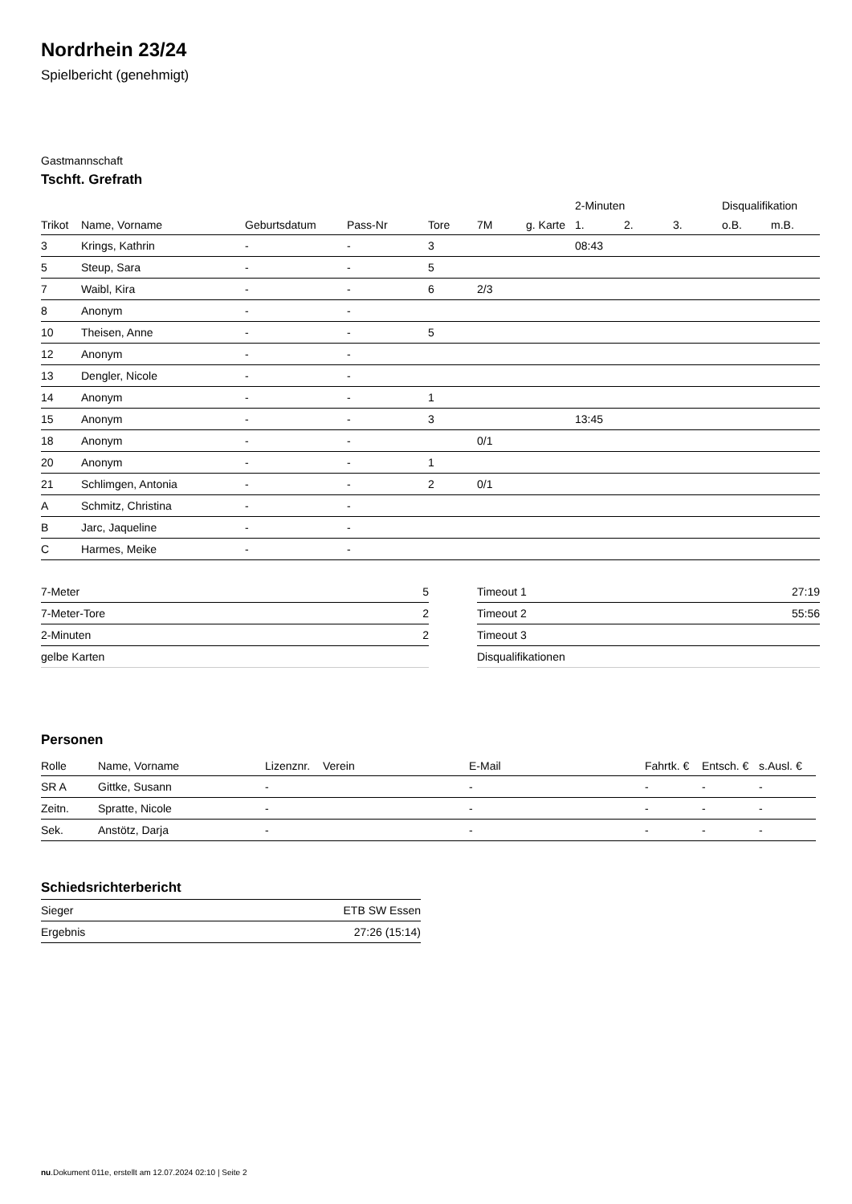Nordrhein 23/24
Spielbericht (genehmigt)
Gastmannschaft
Tschft. Grefrath
| | | | | | | | 2-Minuten | | | Disqualifikation | |
| --- | --- | --- | --- | --- | --- | --- | --- | --- | --- | --- | --- |
| Trikot | Name, Vorname | Geburtsdatum | Pass-Nr | Tore | 7M | g. Karte | 1. | 2. | 3. | o.B. | m.B. |
| 3 | Krings, Kathrin | - | - | 3 | | | 08:43 | | | | |
| 5 | Steup, Sara | - | - | 5 | | | | | | | |
| 7 | Waibl, Kira | - | - | 6 | 2/3 | | | | | | |
| 8 | Anonym | - | - | | | | | | | | |
| 10 | Theisen, Anne | - | - | 5 | | | | | | | |
| 12 | Anonym | - | - | | | | | | | | |
| 13 | Dengler, Nicole | - | - | | | | | | | | |
| 14 | Anonym | - | - | 1 | | | | | | | |
| 15 | Anonym | - | - | 3 | | | 13:45 | | | | |
| 18 | Anonym | - | - | | 0/1 | | | | | | |
| 20 | Anonym | - | - | 1 | | | | | | | |
| 21 | Schlimgen, Antonia | - | - | 2 | 0/1 | | | | | | |
| A | Schmitz, Christina | - | - | | | | | | | | |
| B | Jarc, Jaqueline | - | - | | | | | | | | |
| C | Harmes, Meike | - | - | | | | | | | | |
| 7-Meter | 5 |
| 7-Meter-Tore | 2 |
| 2-Minuten | 2 |
| gelbe Karten | |
| Timeout 1 | 27:19 |
| Timeout 2 | 55:56 |
| Timeout 3 | |
| Disqualifikationen | |
Personen
| Rolle | Name, Vorname | Lizenznr. | Verein | E-Mail | Fahrtk. € | Entsch. € | s.Ausl. € |
| --- | --- | --- | --- | --- | --- | --- | --- |
| SR A | Gittke, Susann | - | | - | - | - | - |
| Zeitn. | Spratte, Nicole | - | | - | - | - | - |
| Sek. | Anstötz, Darja | - | | - | - | - | - |
Schiedsrichterbericht
| Sieger | ETB SW Essen |
| Ergebnis | 27:26 (15:14) |
nu.Dokument 011e, erstellt am 12.07.2024 02:10 | Seite 2